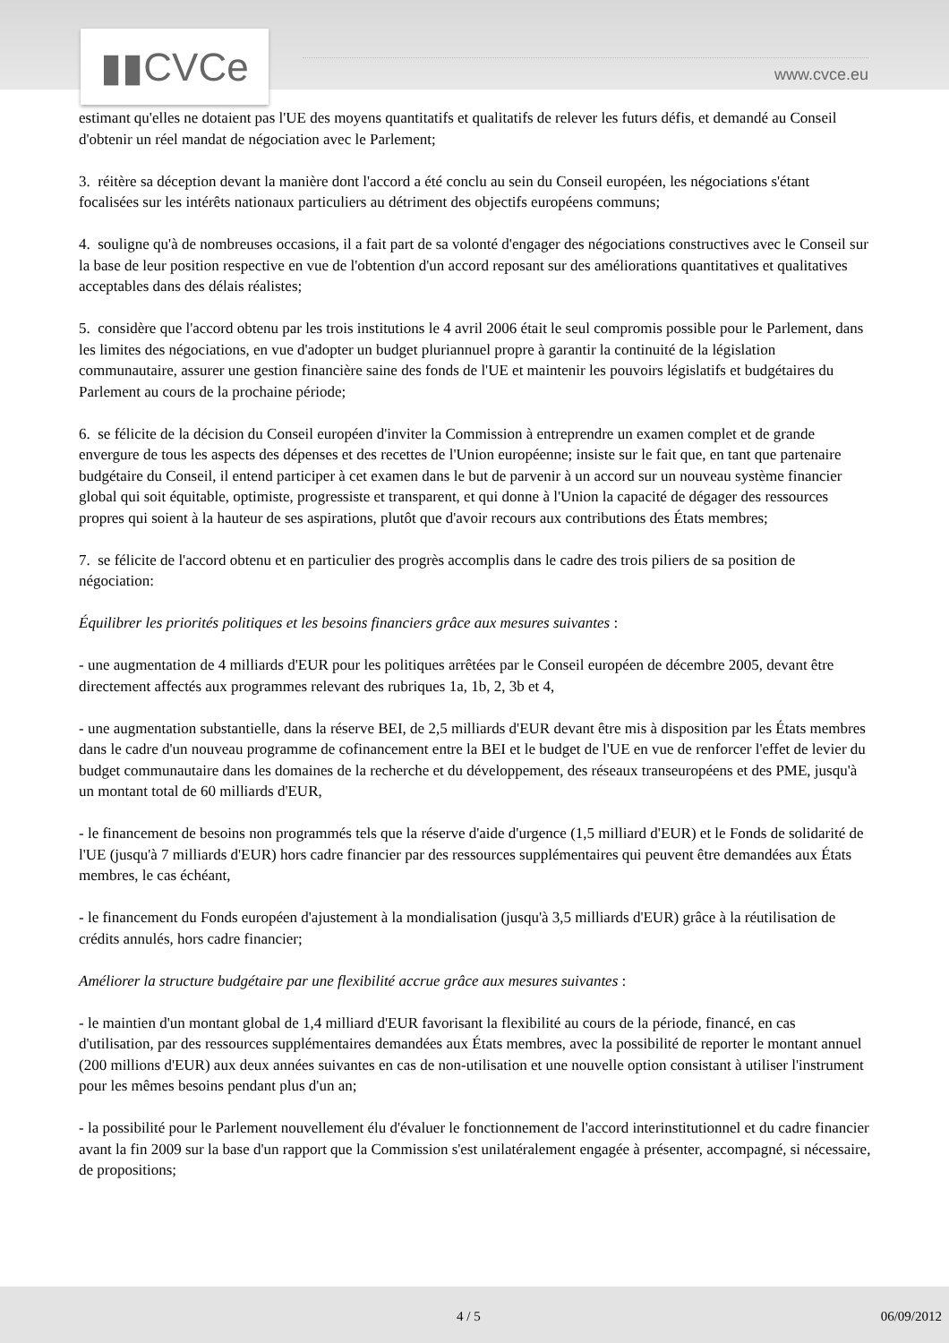▮▮CVCe www.cvce.eu
estimant qu'elles ne dotaient pas l'UE des moyens quantitatifs et qualitatifs de relever les futurs défis, et demandé au Conseil d'obtenir un réel mandat de négociation avec le Parlement;
3. réitère sa déception devant la manière dont l'accord a été conclu au sein du Conseil européen, les négociations s'étant focalisées sur les intérêts nationaux particuliers au détriment des objectifs européens communs;
4. souligne qu'à de nombreuses occasions, il a fait part de sa volonté d'engager des négociations constructives avec le Conseil sur la base de leur position respective en vue de l'obtention d'un accord reposant sur des améliorations quantitatives et qualitatives acceptables dans des délais réalistes;
5. considère que l'accord obtenu par les trois institutions le 4 avril 2006 était le seul compromis possible pour le Parlement, dans les limites des négociations, en vue d'adopter un budget pluriannuel propre à garantir la continuité de la législation communautaire, assurer une gestion financière saine des fonds de l'UE et maintenir les pouvoirs législatifs et budgétaires du Parlement au cours de la prochaine période;
6. se félicite de la décision du Conseil européen d'inviter la Commission à entreprendre un examen complet et de grande envergure de tous les aspects des dépenses et des recettes de l'Union européenne; insiste sur le fait que, en tant que partenaire budgétaire du Conseil, il entend participer à cet examen dans le but de parvenir à un accord sur un nouveau système financier global qui soit équitable, optimiste, progressiste et transparent, et qui donne à l'Union la capacité de dégager des ressources propres qui soient à la hauteur de ses aspirations, plutôt que d'avoir recours aux contributions des États membres;
7. se félicite de l'accord obtenu et en particulier des progrès accomplis dans le cadre des trois piliers de sa position de négociation:
Équilibrer les priorités politiques et les besoins financiers grâce aux mesures suivantes :
- une augmentation de 4 milliards d'EUR pour les politiques arrêtées par le Conseil européen de décembre 2005, devant être directement affectés aux programmes relevant des rubriques 1a, 1b, 2, 3b et 4,
- une augmentation substantielle, dans la réserve BEI, de 2,5 milliards d'EUR devant être mis à disposition par les États membres dans le cadre d'un nouveau programme de cofinancement entre la BEI et le budget de l'UE en vue de renforcer l'effet de levier du budget communautaire dans les domaines de la recherche et du développement, des réseaux transeuropéens et des PME, jusqu'à un montant total de 60 milliards d'EUR,
- le financement de besoins non programmés tels que la réserve d'aide d'urgence (1,5 milliard d'EUR) et le Fonds de solidarité de l'UE (jusqu'à 7 milliards d'EUR) hors cadre financier par des ressources supplémentaires qui peuvent être demandées aux États membres, le cas échéant,
- le financement du Fonds européen d'ajustement à la mondialisation (jusqu'à 3,5 milliards d'EUR) grâce à la réutilisation de crédits annulés, hors cadre financier;
Améliorer la structure budgétaire par une flexibilité accrue grâce aux mesures suivantes :
- le maintien d'un montant global de 1,4 milliard d'EUR favorisant la flexibilité au cours de la période, financé, en cas d'utilisation, par des ressources supplémentaires demandées aux États membres, avec la possibilité de reporter le montant annuel (200 millions d'EUR) aux deux années suivantes en cas de non-utilisation et une nouvelle option consistant à utiliser l'instrument pour les mêmes besoins pendant plus d'un an;
- la possibilité pour le Parlement nouvellement élu d'évaluer le fonctionnement de l'accord interinstitutionnel et du cadre financier avant la fin 2009 sur la base d'un rapport que la Commission s'est unilatéralement engagée à présenter, accompagné, si nécessaire, de propositions;
4 / 5 06/09/2012